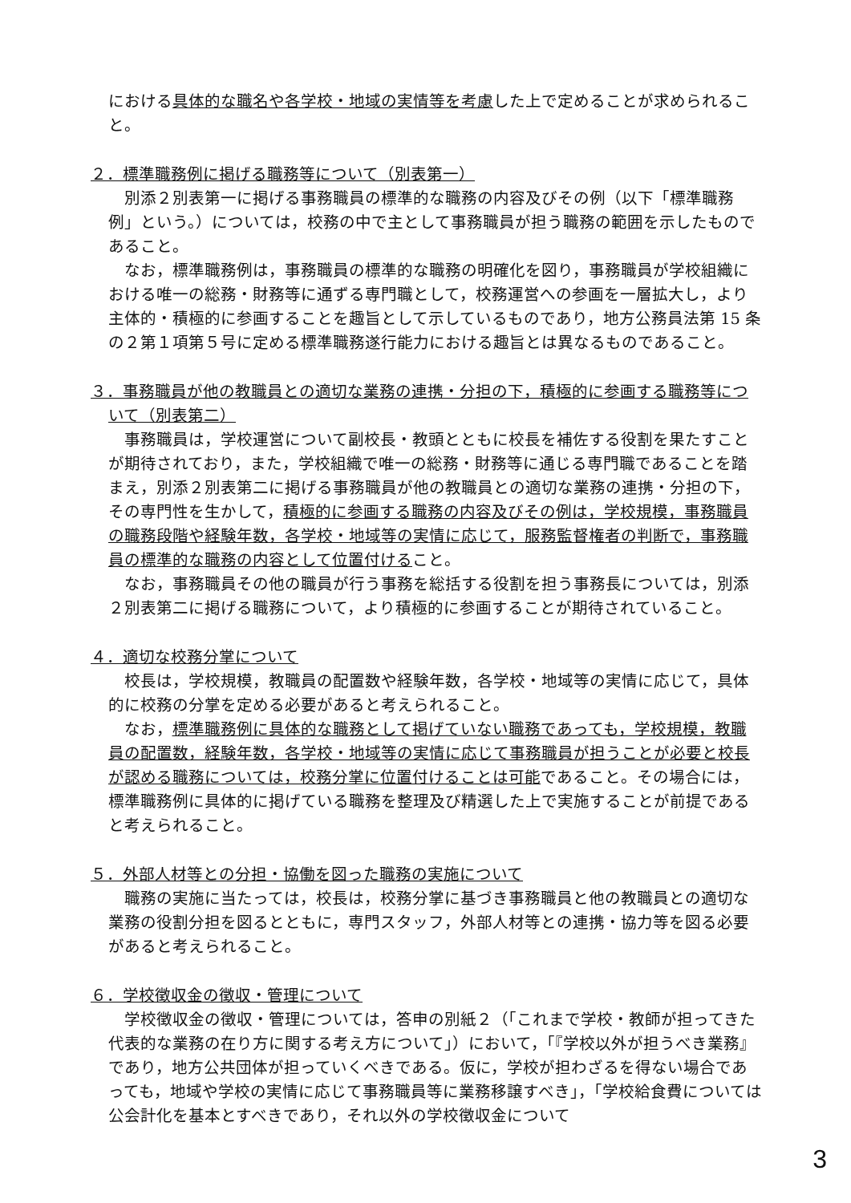における具体的な職名や各学校・地域の実情等を考慮した上で定めることが求められること。
２．標準職務例に掲げる職務等について（別表第一）
別添２別表第一に掲げる事務職員の標準的な職務の内容及びその例（以下「標準職務例」という。）については，校務の中で主として事務職員が担う職務の範囲を示したものであること。
なお，標準職務例は，事務職員の標準的な職務の明確化を図り，事務職員が学校組織における唯一の総務・財務等に通ずる専門職として，校務運営への参画を一層拡大し，より主体的・積極的に参画することを趣旨として示しているものであり，地方公務員法第 15 条の２第１項第５号に定める標準職務遂行能力における趣旨とは異なるものであること。
３．事務職員が他の教職員との適切な業務の連携・分担の下，積極的に参画する職務等について（別表第二）
事務職員は，学校運営について副校長・教頭とともに校長を補佐する役割を果たすことが期待されており，また，学校組織で唯一の総務・財務等に通じる専門職であることを踏まえ，別添２別表第二に掲げる事務職員が他の教職員との適切な業務の連携・分担の下，その専門性を生かして，積極的に参画する職務の内容及びその例は，学校規模，事務職員の職務段階や経験年数，各学校・地域等の実情に応じて，服務監督権者の判断で，事務職員の標準的な職務の内容として位置付けること。
なお，事務職員その他の職員が行う事務を総括する役割を担う事務長については，別添２別表第二に掲げる職務について，より積極的に参画することが期待されていること。
４．適切な校務分掌について
校長は，学校規模，教職員の配置数や経験年数，各学校・地域等の実情に応じて，具体的に校務の分掌を定める必要があると考えられること。
なお，標準職務例に具体的な職務として掲げていない職務であっても，学校規模，教職員の配置数，経験年数，各学校・地域等の実情に応じて事務職員が担うことが必要と校長が認める職務については，校務分掌に位置付けることは可能であること。その場合には，標準職務例に具体的に掲げている職務を整理及び精選した上で実施することが前提であると考えられること。
５．外部人材等との分担・協働を図った職務の実施について
職務の実施に当たっては，校長は，校務分掌に基づき事務職員と他の教職員との適切な業務の役割分担を図るとともに，専門スタッフ，外部人材等との連携・協力等を図る必要があると考えられること。
６．学校徴収金の徴収・管理について
学校徴収金の徴収・管理については，答申の別紙２（「これまで学校・教師が担ってきた代表的な業務の在り方に関する考え方について」）において，「『学校以外が担うべき業務』であり，地方公共団体が担っていくべきである。仮に，学校が担わざるを得ない場合であっても，地域や学校の実情に応じて事務職員等に業務移譲すべき」，「学校給食費については公会計化を基本とすべきであり，それ以外の学校徴収金について
3